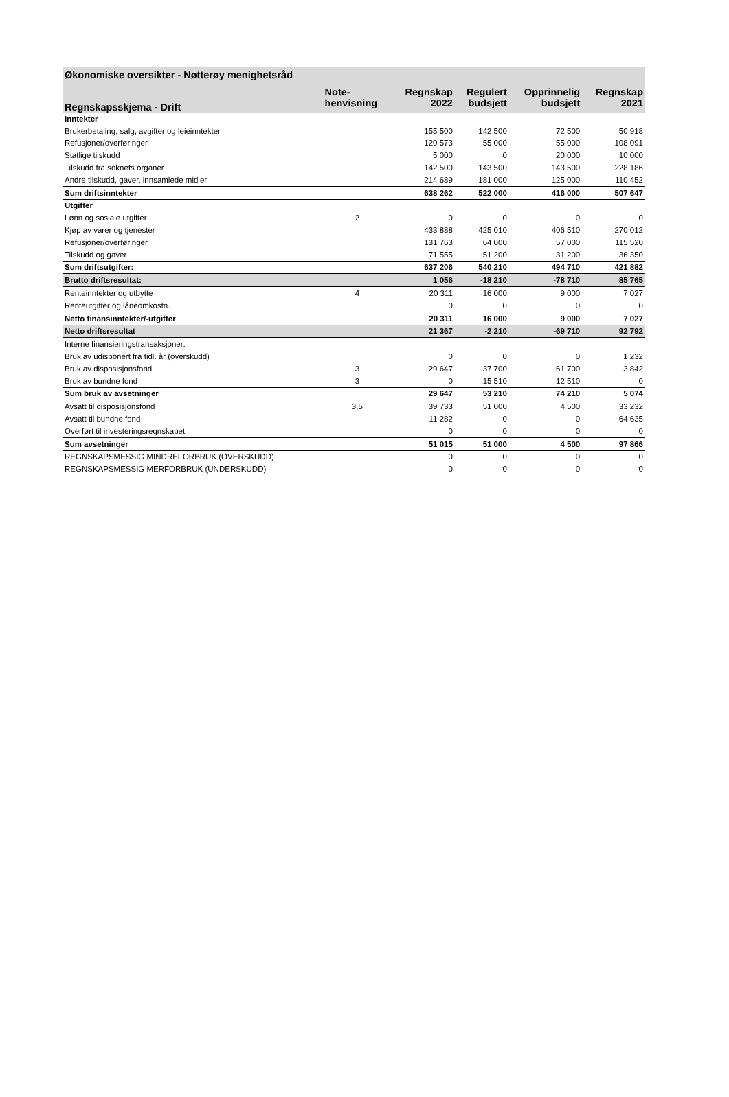| Økonomiske oversikter - Nøtterøy menighetsråd | | | | | |
| --- | --- | --- | --- | --- | --- |
| Regnskapsskjema - Drift | Note- henvisning | Regnskap 2022 | Regulert budsjett | Opprinnelig budsjett | Regnskap 2021 |
| Inntekter | | | | | |
| Brukerbetaling, salg, avgifter og leieinntekter | | 155 500 | 142 500 | 72 500 | 50 918 |
| Refusjoner/overføringer | | 120 573 | 55 000 | 55 000 | 108 091 |
| Statlige tilskudd | | 5 000 | 0 | 20 000 | 10 000 |
| Tilskudd fra soknets organer | | 142 500 | 143 500 | 143 500 | 228 186 |
| Andre tilskudd, gaver, innsamlede midler | | 214 689 | 181 000 | 125 000 | 110 452 |
| Sum driftsinntekter | | 638 262 | 522 000 | 416 000 | 507 647 |
| Utgifter | | | | | |
| Lønn og sosiale utgifter | 2 | 0 | 0 | 0 | 0 |
| Kjøp av varer og tjenester | | 433 888 | 425 010 | 406 510 | 270 012 |
| Refusjoner/overføringer | | 131 763 | 64 000 | 57 000 | 115 520 |
| Tilskudd og gaver | | 71 555 | 51 200 | 31 200 | 36 350 |
| Sum driftsutgifter: | | 637 206 | 540 210 | 494 710 | 421 882 |
| Brutto driftsresultat: | | 1 056 | -18 210 | -78 710 | 85 765 |
| Renteinntekter og utbytte | 4 | 20 311 | 16 000 | 9 000 | 7 027 |
| Renteutgifter og låneomkostn. | | 0 | 0 | 0 | 0 |
| Netto finansinntekter/-utgifter | | 20 311 | 16 000 | 9 000 | 7 027 |
| Netto driftsresultat | | 21 367 | -2 210 | -69 710 | 92 792 |
| Interne finansieringstransaksjoner: | | | | | |
| Bruk av udisponert fra tidl. år (overskudd) | | 0 | 0 | 0 | 1 232 |
| Bruk av disposisjonsfond | 3 | 29 647 | 37 700 | 61 700 | 3 842 |
| Bruk av bundne fond | 3 | 0 | 15 510 | 12 510 | 0 |
| Sum bruk av avsetninger | | 29 647 | 53 210 | 74 210 | 5 074 |
| Avsatt til disposisjonsfond | 3,5 | 39 733 | 51 000 | 4 500 | 33 232 |
| Avsatt til bundne fond | | 11 282 | 0 | 0 | 64 635 |
| Overført til investeringsregnskapet | | 0 | 0 | 0 | 0 |
| Sum avsetninger | | 51 015 | 51 000 | 4 500 | 97 866 |
| REGNSKAPSMESSIG MINDREFORBRUK (OVERSKUDD) | | 0 | 0 | 0 | 0 |
| REGNSKAPSMESSIG MERFORBRUK (UNDERSKUDD) | | 0 | 0 | 0 | 0 |